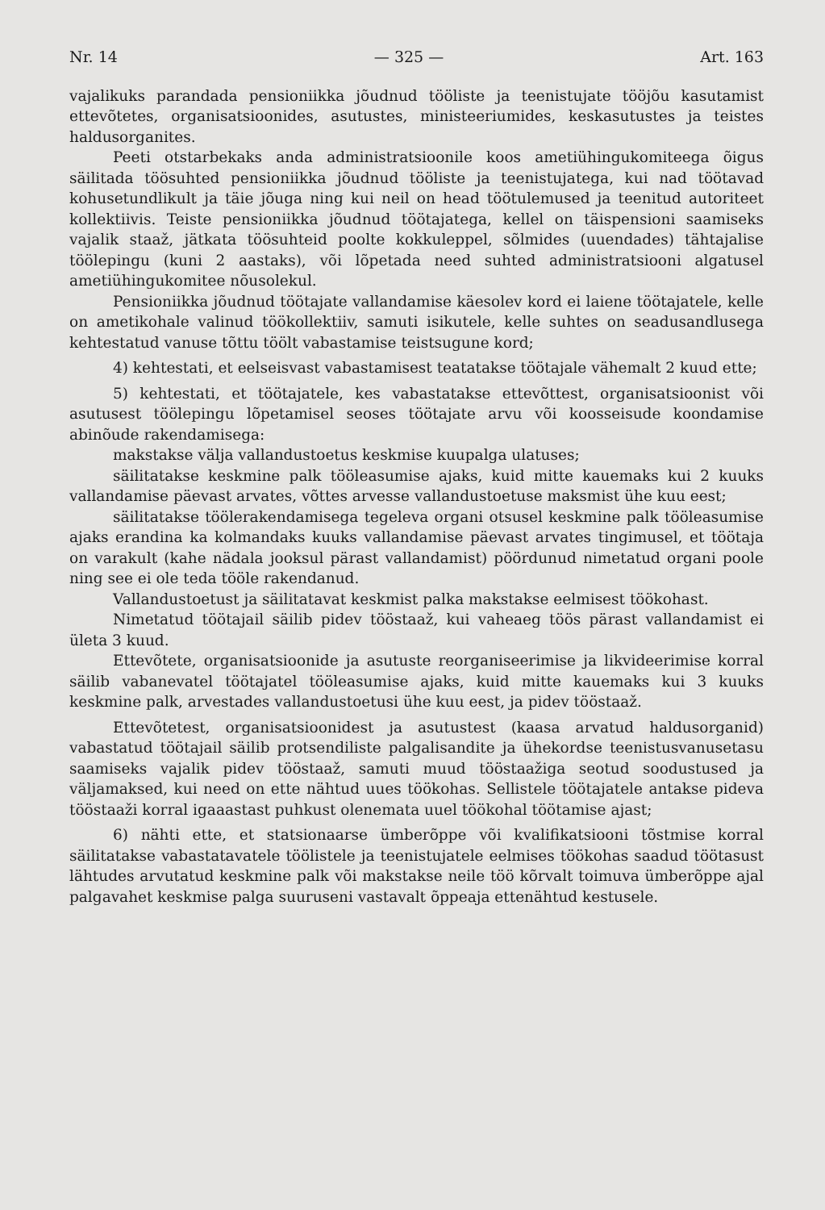Nr. 14 — 325 — Art. 163
vajalikuks parandada pensioniikka jõudnud tööliste ja teenistujate tööjõu kasutamist ettevõtetes, organisatsioonides, asutustes, ministeeriumides, keskasutustes ja teistes haldusorganites.
Peeti otstarbekaks anda administratsioonile koos ametiühingukomiteega õigus säilitada töösuhted pensioniikka jõudnud tööliste ja teenistujatega, kui nad töötavad kohusetundlikult ja täie jõuga ning kui neil on head töötulemused ja teenitud autoriteet kollektiivis. Teiste pensioniikka jõudnud töötajatega, kellel on täispensioni saamiseks vajalik staaž, jätkata töösuhteid poolte kokkuleppel, sõlmides (uuendades) tähtajalise töölepingu (kuni 2 aastaks), või lõpetada need suhted administratsiooni algatusel ametiühingukomitee nõusolekul.
Pensioniikka jõudnud töötajate vallandamise käesolev kord ei laiene töötajatele, kelle on ametikohale valinud töökollektiiv, samuti isikutele, kelle suhtes on seadusandlusega kehtestatud vanuse tõttu töölt vabastamise teistsugune kord;
4) kehtestati, et eelseisvast vabastamisest teatatakse töötajale vähemalt 2 kuud ette;
5) kehtestati, et töötajatele, kes vabastatakse ettevõttest, organisatsioonist või asutusest töölepingu lõpetamisel seoses töötajate arvu või koosseisude koondamise abinõude rakendamisega:
makstakse välja vallandustoetus keskmise kuupalga ulatuses;
säilitatakse keskmine palk tööleasumise ajaks, kuid mitte kauemaks kui 2 kuuks vallandamise päevast arvates, võttes arvesse vallandustoetuse maksmist ühe kuu eest;
säilitatakse töölerakendamisega tegeleva organi otsusel keskmine palk tööleasumise ajaks erandina ka kolmandaks kuuks vallandamise päevast arvates tingimusel, et töötaja on varakult (kahe nädala jooksul pärast vallandamist) pöördunud nimetatud organi poole ning see ei ole teda tööle rakendanud.
Vallandustoetust ja säilitatavat keskmist palka makstakse eelmisest töökohast.
Nimetatud töötajail säilib pidev tööstaaž, kui vaheaeg töös pärast vallandamist ei ületa 3 kuud.
Ettevõtete, organisatsioonide ja asutuste reorganiseerimise ja likvideerimise korral säilib vabanevatel töötajatel tööleasumise ajaks, kuid mitte kauemaks kui 3 kuuks keskmine palk, arvestades vallandustoetusi ühe kuu eest, ja pidev tööstaaž.
Ettevõtetest, organisatsioonidest ja asutustest (kaasa arvatud haldusorganid) vabastatud töötajail säilib protsendiliste palgalisandite ja ühekordse teenistusvanusetasu saamiseks vajalik pidev tööstaaž, samuti muud tööstaažiga seotud soodustused ja väljamaksed, kui need on ette nähtud uues töökohas. Sellistele töötajatele antakse pideva tööstaaži korral igaaastast puhkust olenemata uuel töökohal töötamise ajast;
6) nähti ette, et statsionaarse ümberõppe või kvalifikatsiooni tõstmise korral säilitatakse vabastatavatele töölistele ja teenistujatele eelmises töökohas saadud töötasust lähtudes arvutatud keskmine palk või makstakse neile töö kõrvalt toimuva ümberõppe ajal palgavahet keskmise palga suuruseni vastavalt õppeaja ettenähtud kestusele.